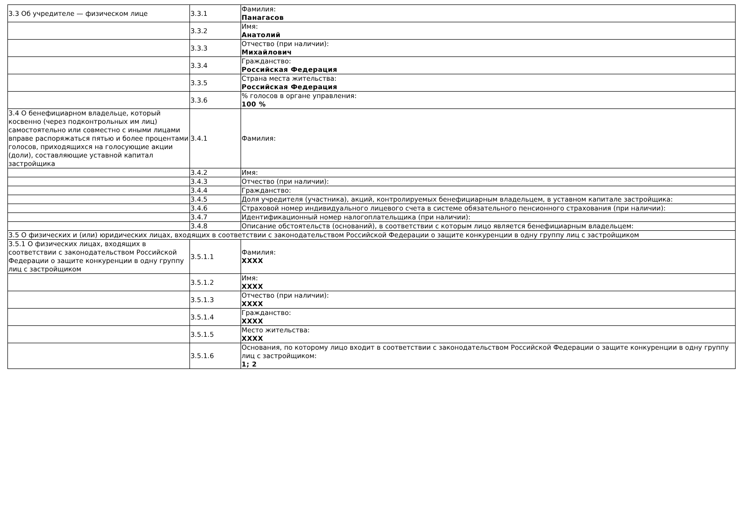| 3.3 Об учредителе — физическом лице | 3.3.1 | Фамилия: Панагасов |
| | 3.3.2 | Имя: Анатолий |
| | 3.3.3 | Отчество (при наличии): Михайлович |
| | 3.3.4 | Гражданство: Российская Федерация |
| | 3.3.5 | Страна места жительства: Российская Федерация |
| | 3.3.6 | % голосов в органе управления: 100 % |
| 3.4 О бенефициарном владельце, который косвенно (через подконтрольных им лиц) самостоятельно или совместно с иными лицами вправе распоряжаться пятью и более процентами голосов, приходящихся на голосующие акции (доли), составляющие уставной капитал застройщика | 3.4.1 | Фамилия: |
| | 3.4.2 | Имя: |
| | 3.4.3 | Отчество (при наличии): |
| | 3.4.4 | Гражданство: |
| | 3.4.5 | Доля учредителя (участника), акций, контролируемых бенефициарным владельцем, в уставном капитале застройщика: |
| | 3.4.6 | Страховой номер индивидуального лицевого счета в системе обязательного пенсионного страхования (при наличии): |
| | 3.4.7 | Идентификационный номер налогоплательщика (при наличии): |
| | 3.4.8 | Описание обстоятельств (оснований), в соответствии с которым лицо является бенефициарным владельцем: |
| 3.5 О физических и (или) юридических лицах, входящих в соответствии с законодательством Российской Федерации о защите конкуренции в одну группу лиц с застройщиком | | |
| 3.5.1 О физических лицах, входящих в соответствии с законодательством Российской Федерации о защите конкуренции в одну группу лиц с застройщиком | 3.5.1.1 | Фамилия: XXXX |
| | 3.5.1.2 | Имя: XXXX |
| | 3.5.1.3 | Отчество (при наличии): XXXX |
| | 3.5.1.4 | Гражданство: XXXX |
| | 3.5.1.5 | Место жительства: XXXX |
| | 3.5.1.6 | Основания, по которому лицо входит в соответствии с законодательством Российской Федерации о защите конкуренции в одну группу лиц с застройщиком: 1; 2 |